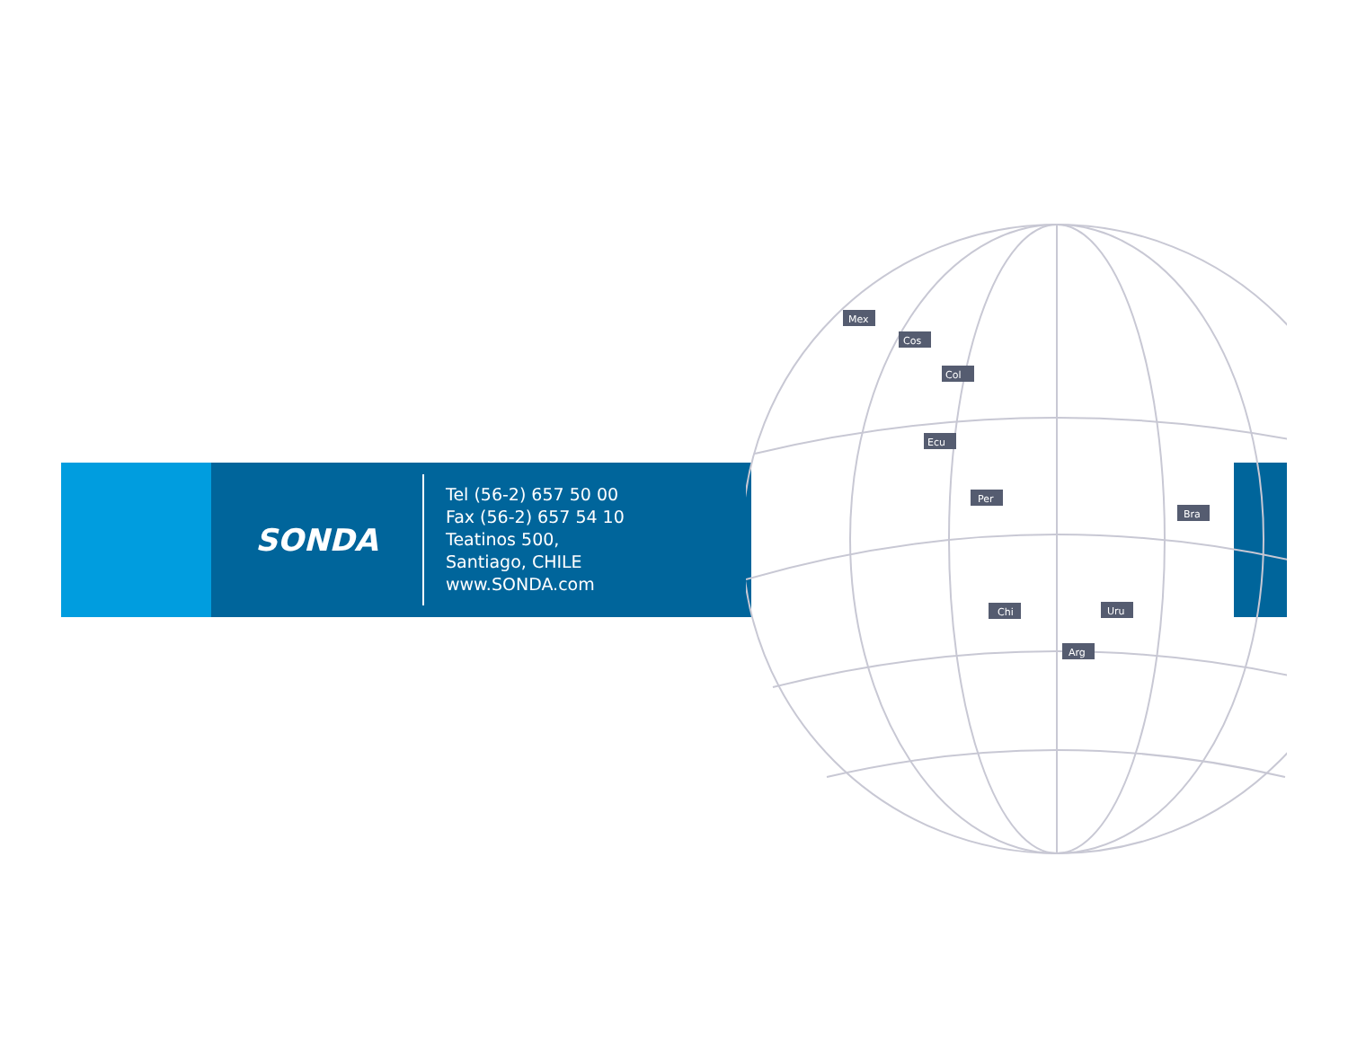SONDA
Tel (56-2) 657 50 00
Fax (56-2) 657 54 10
Teatinos 500,
Santiago, CHILE
www.SONDA.com
Mex
Cos
Col
Ecu
Per
Bra
Chi
Uru
Arg